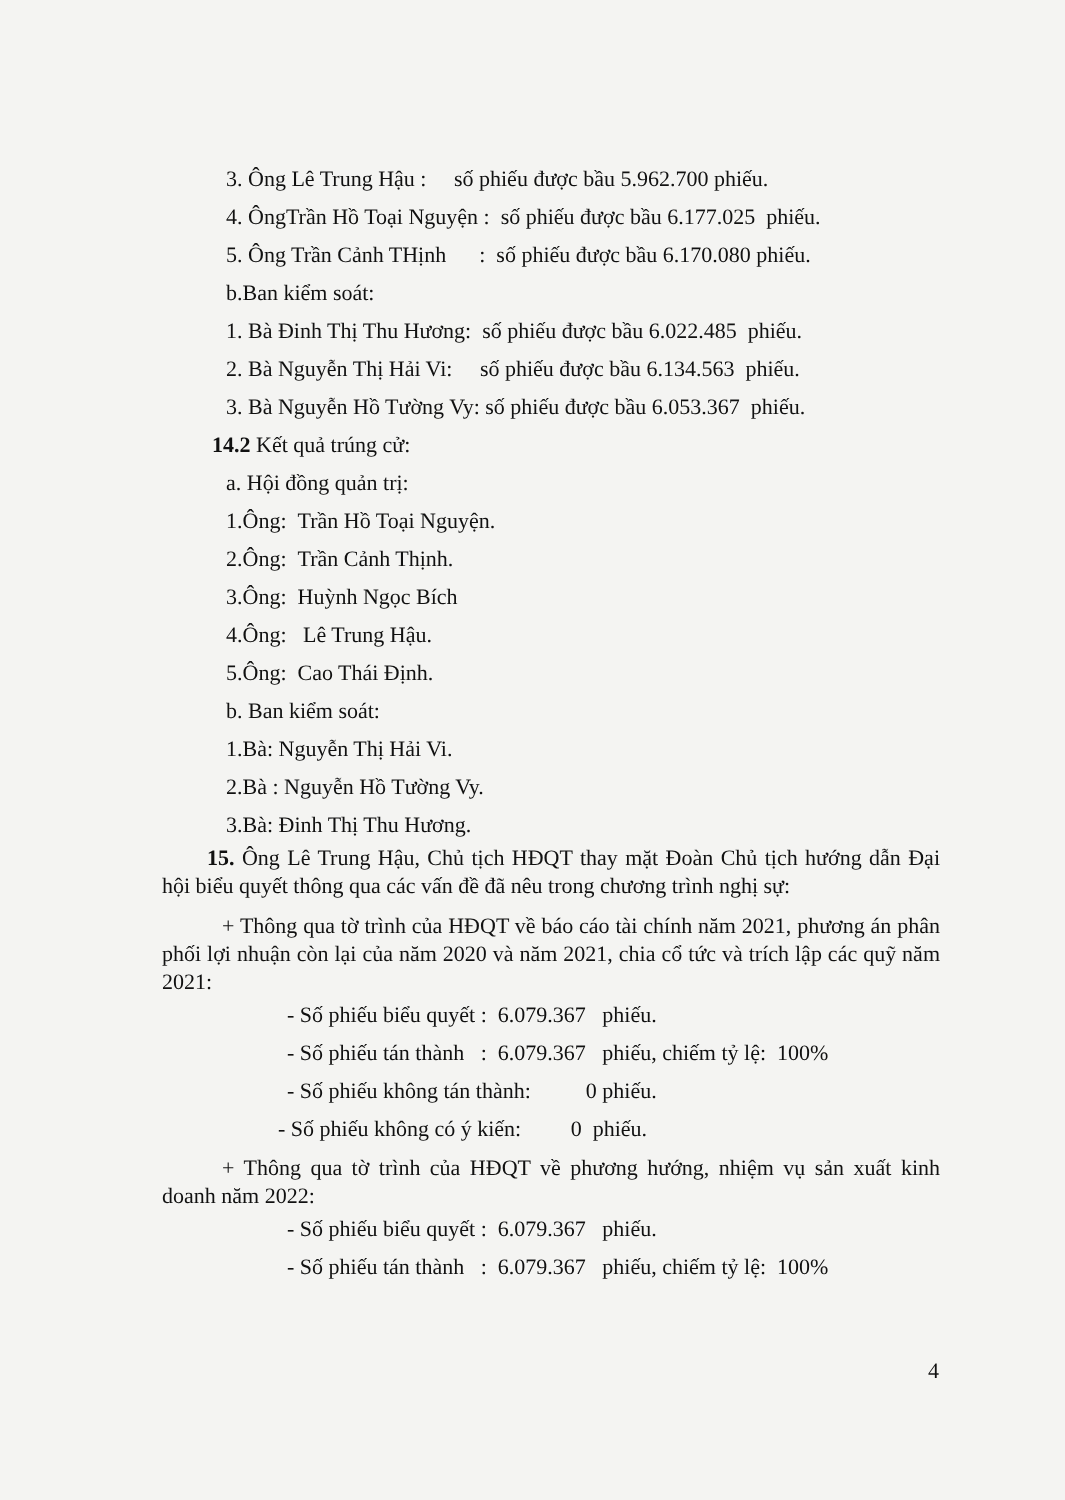3. Ông Lê Trung Hậu : số phiếu được bầu 5.962.700 phiếu.
4. ÔngTrần Hồ Toại Nguyện : số phiếu được bầu 6.177.025 phiếu.
5. Ông Trần Cảnh THịnh : số phiếu được bầu 6.170.080 phiếu.
b.Ban kiểm soát:
1. Bà Đinh Thị Thu Hương: số phiếu được bầu 6.022.485 phiếu.
2. Bà Nguyễn Thị Hải Vi: số phiếu được bầu 6.134.563 phiếu.
3. Bà Nguyễn Hồ Tường Vy: số phiếu được bầu 6.053.367 phiếu.
14.2 Kết quả trúng cử:
a. Hội đồng quản trị:
1.Ông: Trần Hồ Toại Nguyện.
2.Ông: Trần Cảnh Thịnh.
3.Ông: Huỳnh Ngọc Bích
4.Ông: Lê Trung Hậu.
5.Ông: Cao Thái Định.
b. Ban kiểm soát:
1.Bà: Nguyễn Thị Hải Vi.
2.Bà : Nguyễn Hồ Tường Vy.
3.Bà: Đinh Thị Thu Hương.
15. Ông Lê Trung Hậu, Chủ tịch HĐQT thay mặt Đoàn Chủ tịch hướng dẫn Đại hội biểu quyết thông qua các vấn đề đã nêu trong chương trình nghị sự:
+ Thông qua tờ trình của HĐQT về báo cáo tài chính năm 2021, phương án phân phối lợi nhuận còn lại của năm 2020 và năm 2021, chia cổ tức và trích lập các quỹ năm 2021:
- Số phiếu biểu quyết : 6.079.367 phiếu.
- Số phiếu tán thành : 6.079.367 phiếu, chiếm tỷ lệ: 100%
- Số phiếu không tán thành: 0 phiếu.
- Số phiếu không có ý kiến: 0 phiếu.
+ Thông qua tờ trình của HĐQT về phương hướng, nhiệm vụ sản xuất kinh doanh năm 2022:
- Số phiếu biểu quyết : 6.079.367 phiếu.
- Số phiếu tán thành : 6.079.367 phiếu, chiếm tỷ lệ: 100%
4